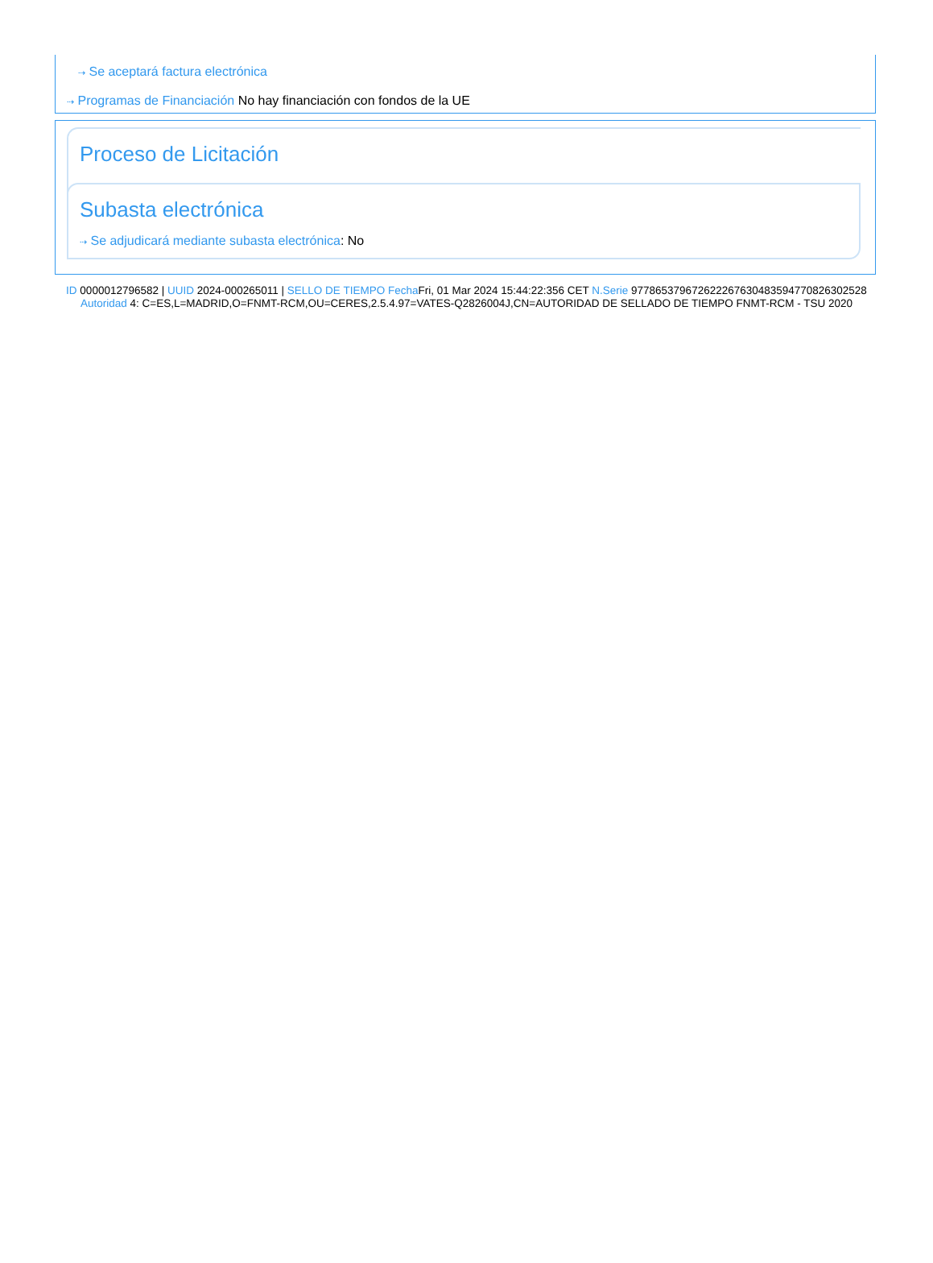⇢ Se aceptará factura electrónica
⇢ Programas de Financiación No hay financiación con fondos de la UE
Proceso de Licitación
Subasta electrónica
⇢ Se adjudicará mediante subasta electrónica: No
ID 0000012796582 | UUID 2024-000265011 | SELLO DE TIEMPO Fecha Fri, 01 Mar 2024 15:44:22:356 CET N.Serie 97786537967262226763048359477082630252​8 Autoridad 4: C=ES,L=MADRID,O=FNMT-RCM,OU=CERES,2.5.4.97=VATES-Q2826004J,CN=AUTORIDAD DE SELLADO DE TIEMPO FNMT-RCM - TSU 2020